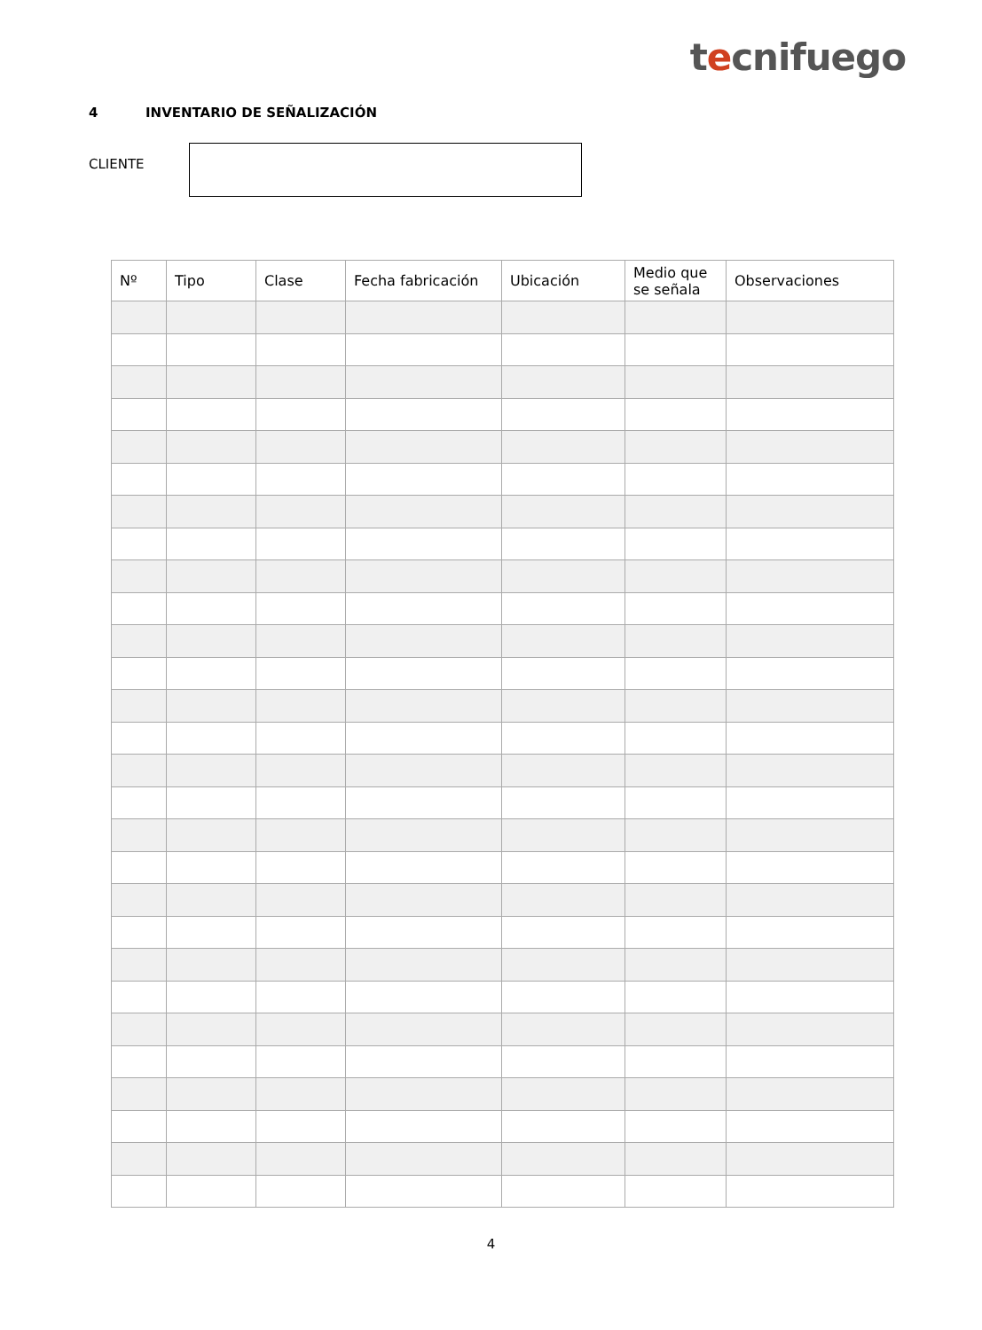tecnifuego
4 INVENTARIO DE SEÑALIZACIÓN
CLIENTE
| Nº | Tipo | Clase | Fecha fabricación | Ubicación | Medio que se señala | Observaciones |
| --- | --- | --- | --- | --- | --- | --- |
4